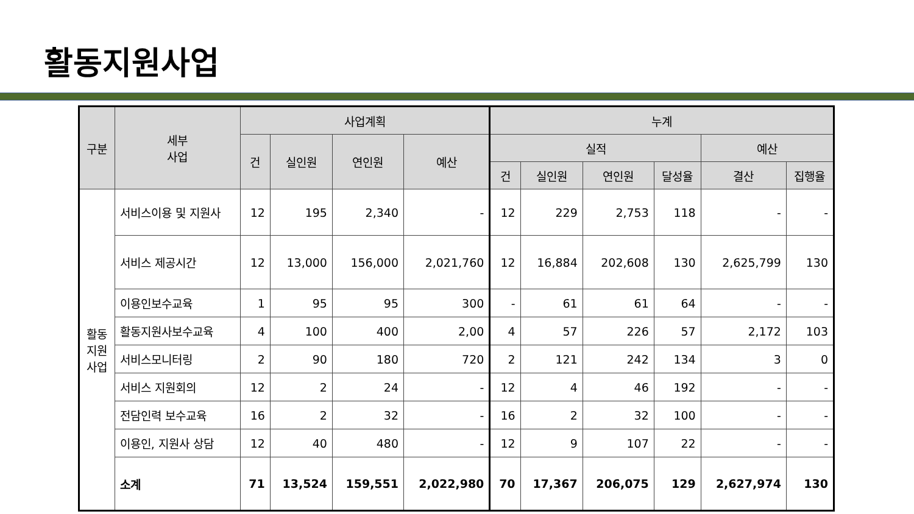활동지원사업
| 구분 | 세부 사업 | 사업계획 | | | | 누계 | | | | | |
| --- | --- | --- | --- | --- | --- | --- | --- | --- | --- | --- | --- |
| | | 건 | 실인원 | 연인원 | 예산 | 실적 | | | | 예산 | |
| | | | | | | 건 | 실인원 | 연인원 | 달성율 | 결산 | 집행율 |
| 활동 지원 사업 | 서비스이용 및 지원사 | 12 | 195 | 2,340 | - | 12 | 229 | 2,753 | 118 | - | - |
| | 서비스 제공시간 | 12 | 13,000 | 156,000 | 2,021,760 | 12 | 16,884 | 202,608 | 130 | 2,625,799 | 130 |
| | 이용인보수교육 | 1 | 95 | 95 | 300 | - | 61 | 61 | 64 | - | - |
| | 활동지원사보수교육 | 4 | 100 | 400 | 2,00 | 4 | 57 | 226 | 57 | 2,172 | 103 |
| | 서비스모니터링 | 2 | 90 | 180 | 720 | 2 | 121 | 242 | 134 | 3 | 0 |
| | 서비스 지원회의 | 12 | 2 | 24 | - | 12 | 4 | 46 | 192 | - | - |
| | 전담인력 보수교육 | 16 | 2 | 32 | - | 16 | 2 | 32 | 100 | - | - |
| | 이용인, 지원사 상담 | 12 | 40 | 480 | - | 12 | 9 | 107 | 22 | - | - |
| | 소계 | 71 | 13,524 | 159,551 | 2,022,980 | 70 | 17,367 | 206,075 | 129 | 2,627,974 | 130 |